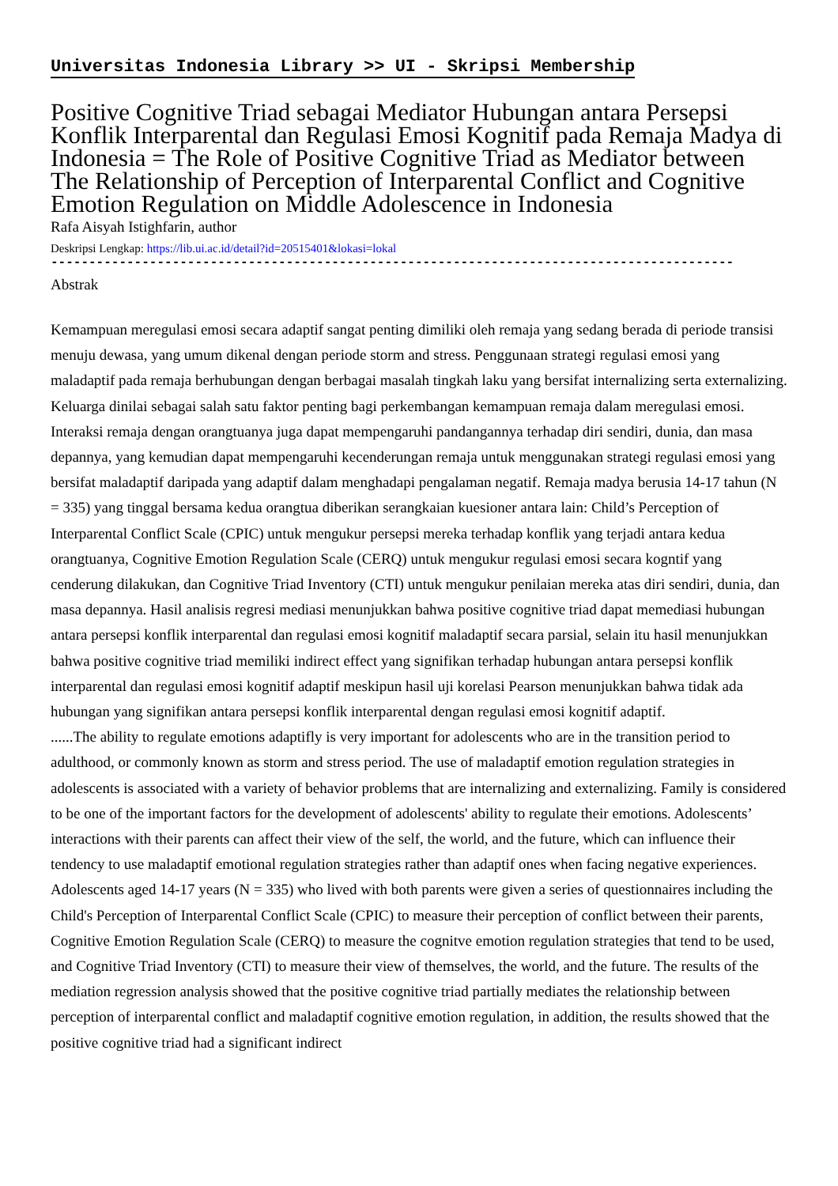Universitas Indonesia Library >> UI - Skripsi Membership
Positive Cognitive Triad sebagai Mediator Hubungan antara Persepsi Konflik Interparental dan Regulasi Emosi Kognitif pada Remaja Madya di Indonesia = The Role of Positive Cognitive Triad as Mediator between The Relationship of Perception of Interparental Conflict and Cognitive Emotion Regulation on Middle Adolescence in Indonesia
Rafa Aisyah Istighfarin, author
Deskripsi Lengkap: https://lib.ui.ac.id/detail?id=20515401&lokasi=lokal
------------------------------------------------------------------------------------------
Abstrak
Kemampuan meregulasi emosi secara adaptif sangat penting dimiliki oleh remaja yang sedang berada di periode transisi menuju dewasa, yang umum dikenal dengan periode storm and stress. Penggunaan strategi regulasi emosi yang maladaptif pada remaja berhubungan dengan berbagai masalah tingkah laku yang bersifat internalizing serta externalizing. Keluarga dinilai sebagai salah satu faktor penting bagi perkembangan kemampuan remaja dalam meregulasi emosi. Interaksi remaja dengan orangtuanya juga dapat mempengaruhi pandangannya terhadap diri sendiri, dunia, dan masa depannya, yang kemudian dapat mempengaruhi kecenderungan remaja untuk menggunakan strategi regulasi emosi yang bersifat maladaptif daripada yang adaptif dalam menghadapi pengalaman negatif. Remaja madya berusia 14-17 tahun (N = 335) yang tinggal bersama kedua orangtua diberikan serangkaian kuesioner antara lain: Child’s Perception of Interparental Conflict Scale (CPIC) untuk mengukur persepsi mereka terhadap konflik yang terjadi antara kedua orangtuanya, Cognitive Emotion Regulation Scale (CERQ) untuk mengukur regulasi emosi secara kogntif yang cenderung dilakukan, dan Cognitive Triad Inventory (CTI) untuk mengukur penilaian mereka atas diri sendiri, dunia, dan masa depannya. Hasil analisis regresi mediasi menunjukkan bahwa positive cognitive triad dapat memediasi hubungan antara persepsi konflik interparental dan regulasi emosi kognitif maladaptif secara parsial, selain itu hasil menunjukkan bahwa positive cognitive triad memiliki indirect effect yang signifikan terhadap hubungan antara persepsi konflik interparental dan regulasi emosi kognitif adaptif meskipun hasil uji korelasi Pearson menunjukkan bahwa tidak ada hubungan yang signifikan antara persepsi konflik interparental dengan regulasi emosi kognitif adaptif.
......The ability to regulate emotions adaptifly is very important for adolescents who are in the transition period to adulthood, or commonly known as storm and stress period. The use of maladaptif emotion regulation strategies in adolescents is associated with a variety of behavior problems that are internalizing and externalizing. Family is considered to be one of the important factors for the development of adolescents' ability to regulate their emotions. Adolescents’ interactions with their parents can affect their view of the self, the world, and the future, which can influence their tendency to use maladaptif emotional regulation strategies rather than adaptif ones when facing negative experiences. Adolescents aged 14-17 years (N = 335) who lived with both parents were given a series of questionnaires including the Child's Perception of Interparental Conflict Scale (CPIC) to measure their perception of conflict between their parents, Cognitive Emotion Regulation Scale (CERQ) to measure the cognitve emotion regulation strategies that tend to be used, and Cognitive Triad Inventory (CTI) to measure their view of themselves, the world, and the future. The results of the mediation regression analysis showed that the positive cognitive triad partially mediates the relationship between perception of interparental conflict and maladaptif cognitive emotion regulation, in addition, the results showed that the positive cognitive triad had a significant indirect